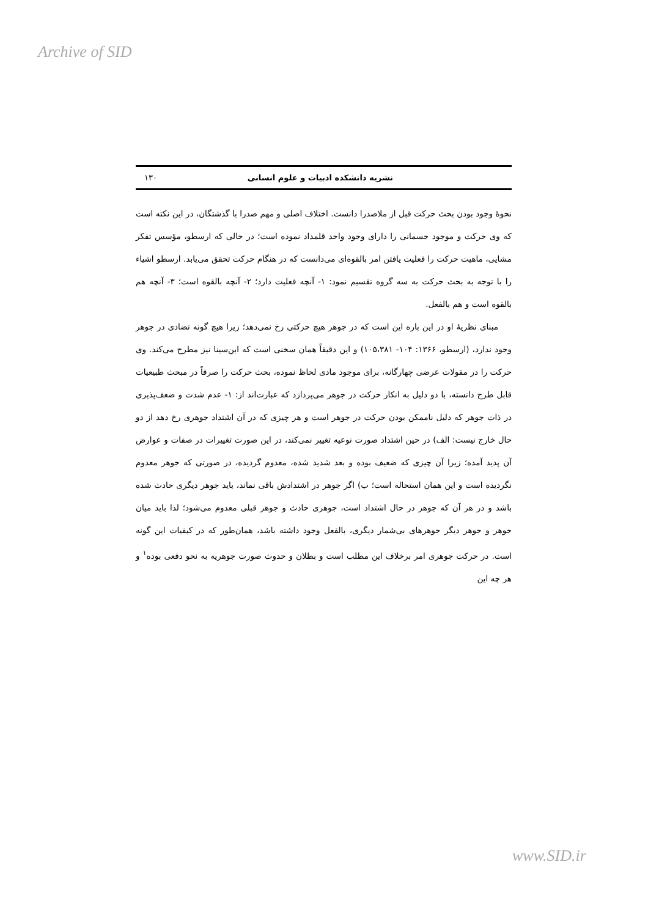Archive of SID
نشریه دانشکده ادبیات و علوم انسانی ۱۳۰
نحوهٔ وجود بودن بحث حرکت قبل از ملاصدرا دانست. اختلاف اصلی و مهم صدرا با گذشتگان، در این نکته است که وی حرکت و موجود جسمانی را دارای وجود واحد قلمداد نموده است؛ در حالی که ارسطو، مؤسس تفکر مشایی، ماهیت حرکت را فعلیت یافتن امر بالقوه‌ای می‌دانست که در هنگام حرکت تحقق می‌یابد. ارسطو اشیاء را با توجه به بحث حرکت به سه گروه تقسیم نمود: ۱- آنچه فعلیت دارد؛ ۲- آنچه بالقوه است؛ ۳- آنچه هم بالقوه است و هم بالفعل.
مبنای نظریهٔ او در این باره این است که در جوهر هیچ حرکتی رخ نمی‌دهد؛ زیرا هیچ گونه تضادی در جوهر وجود ندارد، (ارسطو، ۱۳۶۶: ۱۰۴- ۱۰۵،۳۸۱) و این دقیقاً همان سخنی است که ابن‌سینا نیز مطرح می‌کند. وی حرکت را در مقولات عرضی چهارگانه، برای موجود مادی لحاظ نموده، بحث حرکت را صرفاً در مبحث طبیعیات قابل طرح دانسته، با دو دلیل به انکار حرکت در جوهر می‌پردازد که عبارت‌اند از: ۱- عدم شدت و ضعف‌پذیری در ذات جوهر که دلیل ناممکن بودن حرکت در جوهر است و هر چیزی که در آن اشتداد جوهری رخ دهد از دو حال خارج نیست: الف) در حین اشتداد صورت نوعیه تغییر نمی‌کند، در این صورت تغییرات در صفات و عوارض آن پدید آمده؛ زیرا آن چیزی که ضعیف بوده و بعد شدید شده، معدوم گردیده، در صورتی که جوهر معدوم نگردیده است و این همان استحاله است؛ ب) اگر جوهر در اشتدادش باقی نماند، باید جوهر دیگری حادث شده باشد و در هر آن که جوهر در حال اشتداد است، جوهری حادث و جوهر قبلی معدوم می‌شود؛ لذا باید میان جوهر و جوهر دیگر جوهرهای بی‌شمار دیگری، بالفعل وجود داشته باشد، همان‌طور که در کیفیات این گونه است. در حرکت جوهری امر برخلاف این مطلب است و بطلان و حدوث صورت جوهریه به نحو دفعی بوده<sup>۱</sup> و هر چه این
www.SID.ir